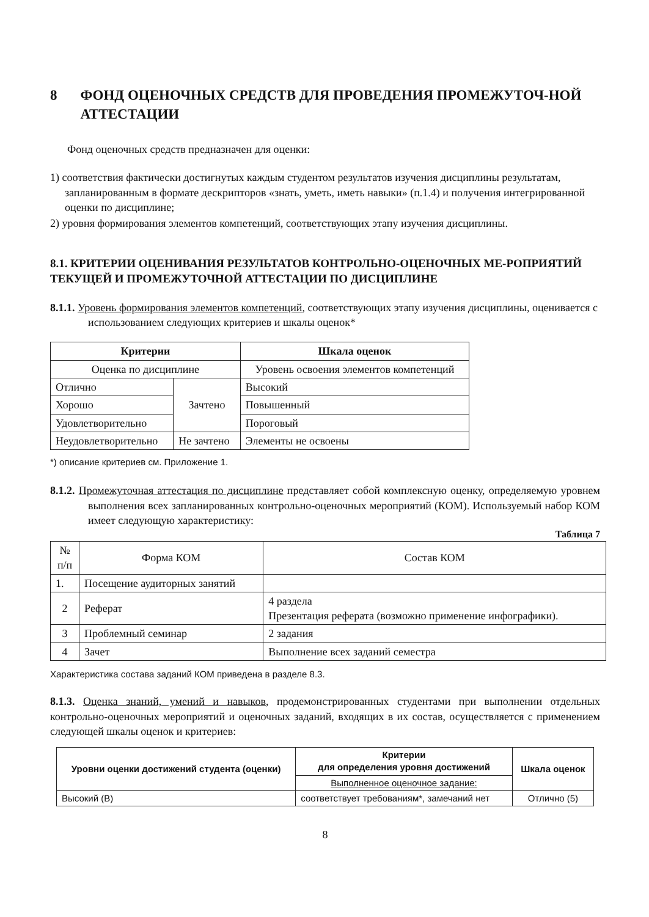8 ФОНД ОЦЕНОЧНЫХ СРЕДСТВ ДЛЯ ПРОВЕДЕНИЯ ПРОМЕЖУТОЧ-НОЙ АТТЕСТАЦИИ
Фонд оценочных средств предназначен для оценки:
1) соответствия фактически достигнутых каждым студентом результатов изучения дисциплины результатам, запланированным в формате дескрипторов «знать, уметь, иметь навыки» (п.1.4) и получения интегрированной оценки по дисциплине;
2) уровня формирования элементов компетенций, соответствующих этапу изучения дисциплины.
8.1. КРИТЕРИИ ОЦЕНИВАНИЯ РЕЗУЛЬТАТОВ КОНТРОЛЬНО-ОЦЕНОЧНЫХ МЕ-РОПРИЯТИЙ ТЕКУЩЕЙ И ПРОМЕЖУТОЧНОЙ АТТЕСТАЦИИ ПО ДИСЦИПЛИНЕ
8.1.1. Уровень формирования элементов компетенций, соответствующих этапу изучения дисциплины, оценивается с использованием следующих критериев и шкалы оценок*
| Критерии | | Шкала оценок |
| --- | --- | --- |
| Оценка по дисциплине | | Уровень освоения элементов компетенций |
| Отлично | Зачтено | Высокий |
| Хорошо | | Повышенный |
| Удовлетворительно | | Пороговый |
| Неудовлетворительно | Не зачтено | Элементы не освоены |
*) описание критериев см. Приложение 1.
8.1.2. Промежуточная аттестация по дисциплине представляет собой комплексную оценку, определяемую уровнем выполнения всех запланированных контрольно-оценочных мероприятий (КОМ). Используемый набор КОМ имеет следующую характеристику:
Таблица 7
| № п/п | Форма КОМ | Состав КОМ |
| 1. | Посещение аудиторных занятий | |
| 2 | Реферат | 4 раздела Презентация реферата (возможно применение инфографики). |
| 3 | Проблемный семинар | 2 задания |
| 4 | Зачет | Выполнение всех заданий семестра |
Характеристика состава заданий КОМ приведена в разделе 8.3.
8.1.3. Оценка знаний, умений и навыков, продемонстрированных студентами при выполнении отдельных контрольно-оценочных мероприятий и оценочных заданий, входящих в их состав, осуществляется с применением следующей шкалы оценок и критериев:
| Уровни оценки достижений студента (оценки) | Критерии для определения уровня достижений | Шкала оценок |
| --- | --- | --- |
| | Выполненное оценочное задание: | |
| Высокий (В) | соответствует требованиям*, замечаний нет | Отлично (5) |
8